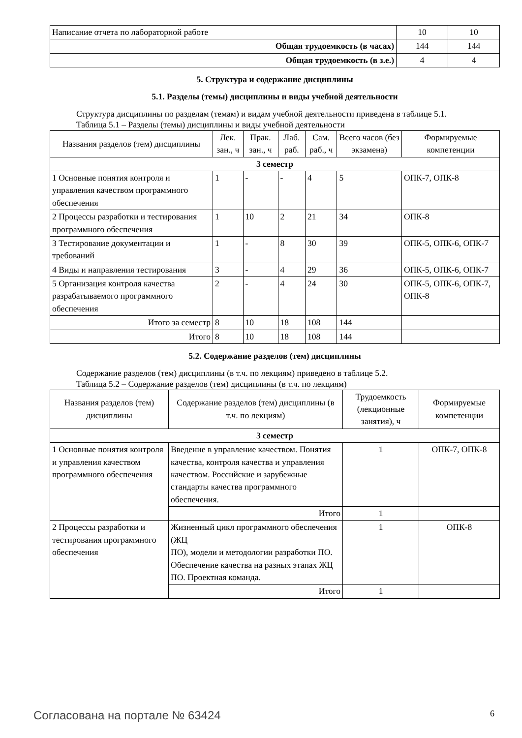| Написание отчета по лабораторной работе | 10 | 10 |
| Общая трудоемкость (в часах) | 144 | 144 |
| Общая трудоемкость (в з.е.) | 4 | 4 |
5. Структура и содержание дисциплины
5.1. Разделы (темы) дисциплины и виды учебной деятельности
Структура дисциплины по разделам (темам) и видам учебной деятельности приведена в таблице 5.1.
Таблица 5.1 – Разделы (темы) дисциплины и виды учебной деятельности
| Названия разделов (тем) дисциплины | Лек. зан., ч | Прак. зан., ч | Лаб. раб. | Сам. раб., ч | Всего часов (без экзамена) | Формируемые компетенции |
| --- | --- | --- | --- | --- | --- | --- |
| 3 семестр | | | | | | |
| 1 Основные понятия контроля и управления качеством программного обеспечения | 1 | - | - | 4 | 5 | ОПК-7, ОПК-8 |
| 2 Процессы разработки и тестирования программного обеспечения | 1 | 10 | 2 | 21 | 34 | ОПК-8 |
| 3 Тестирование документации и требований | 1 | - | 8 | 30 | 39 | ОПК-5, ОПК-6, ОПК-7 |
| 4 Виды и направления тестирования | 3 | - | 4 | 29 | 36 | ОПК-5, ОПК-6, ОПК-7 |
| 5 Организация контроля качества разрабатываемого программного обеспечения | 2 | - | 4 | 24 | 30 | ОПК-5, ОПК-6, ОПК-7, ОПК-8 |
| Итого за семестр | 8 | 10 | 18 | 108 | 144 | |
| Итого | 8 | 10 | 18 | 108 | 144 | |
5.2. Содержание разделов (тем) дисциплины
Содержание разделов (тем) дисциплины (в т.ч. по лекциям) приведено в таблице 5.2.
Таблица 5.2 – Содержание разделов (тем) дисциплины (в т.ч. по лекциям)
| Названия разделов (тем) дисциплины | Содержание разделов (тем) дисциплины (в т.ч. по лекциям) | Трудоемкость (лекционные занятия), ч | Формируемые компетенции |
| --- | --- | --- | --- |
| 3 семестр | | | |
| 1 Основные понятия контроля и управления качеством программного обеспечения | Введение в управление качеством. Понятия качества, контроля качества и управления качеством. Российские и зарубежные стандарты качества программного обеспечения. | 1 | ОПК-7, ОПК-8 |
| | Итого | 1 | |
| 2 Процессы разработки и тестирования программного обеспечения | Жизненный цикл программного обеспечения (ЖЦ ПО), модели и методологии разработки ПО. Обеспечение качества на разных этапах ЖЦ ПО. Проектная команда. | 1 | ОПК-8 |
| | Итого | 1 | |
Согласована на портале № 63424 6